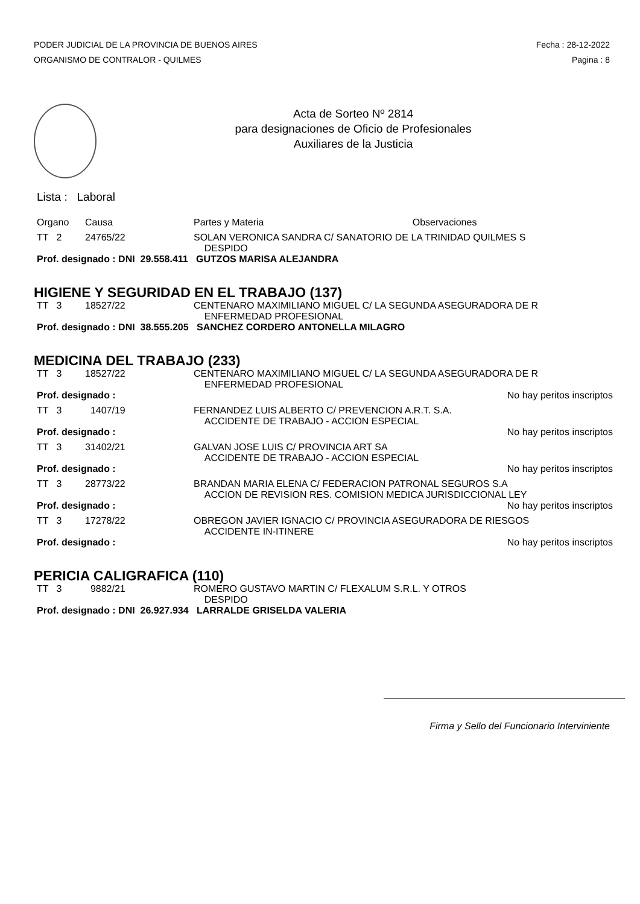PODER JUDICIAL DE LA PROVINCIA DE BUENOS AIRES
ORGANISMO DE CONTRALOR - QUILMES
Fecha : 28-12-2022
Pagina : 8
Acta de Sorteo Nº 2814
para designaciones de Oficio de Profesionales
Auxiliares de la Justicia
Lista : Laboral
| Organo | Causa | Partes y Materia | Observaciones |
| TT 2 | 24765/22 | SOLAN VERONICA SANDRA C/ SANATORIO DE LA TRINIDAD QUILMES S DESPIDO | |
| Prof. designado : DNI 29.558.411 GUTZOS MARISA ALEJANDRA | | | |
HIGIENE Y SEGURIDAD EN EL TRABAJO (137)
| TT 3 | 18527/22 | CENTENARO MAXIMILIANO MIGUEL C/ LA SEGUNDA ASEGURADORA DE R ENFERMEDAD PROFESIONAL |
| Prof. designado : DNI 38.555.205 SANCHEZ CORDERO ANTONELLA MILAGRO | | |
MEDICINA DEL TRABAJO (233)
| TT 3 | 18527/22 | CENTENARO MAXIMILIANO MIGUEL C/ LA SEGUNDA ASEGURADORA DE R ENFERMEDAD PROFESIONAL | |
| Prof. designado : | | | No hay peritos inscriptos |
| TT 3 | 1407/19 | FERNANDEZ LUIS ALBERTO C/ PREVENCION A.R.T. S.A. ACCIDENTE DE TRABAJO - ACCION ESPECIAL | |
| Prof. designado : | | | No hay peritos inscriptos |
| TT 3 | 31402/21 | GALVAN JOSE LUIS C/ PROVINCIA ART SA ACCIDENTE DE TRABAJO - ACCION ESPECIAL | |
| Prof. designado : | | | No hay peritos inscriptos |
| TT 3 | 28773/22 | BRANDAN MARIA ELENA C/ FEDERACION PATRONAL SEGUROS S.A ACCION DE REVISION RES. COMISION MEDICA JURISDICCIONAL LEY | |
| Prof. designado : | | | No hay peritos inscriptos |
| TT 3 | 17278/22 | OBREGON JAVIER IGNACIO C/ PROVINCIA ASEGURADORA DE RIESGOS ACCIDENTE IN-ITINERE | |
| Prof. designado : | | | No hay peritos inscriptos |
PERICIA CALIGRAFICA (110)
| TT 3 | 9882/21 | ROMERO GUSTAVO MARTIN C/ FLEXALUM S.R.L. Y OTROS DESPIDO |
| Prof. designado : DNI 26.927.934 LARRALDE GRISELDA VALERIA | | |
Firma y Sello del Funcionario Interviniente